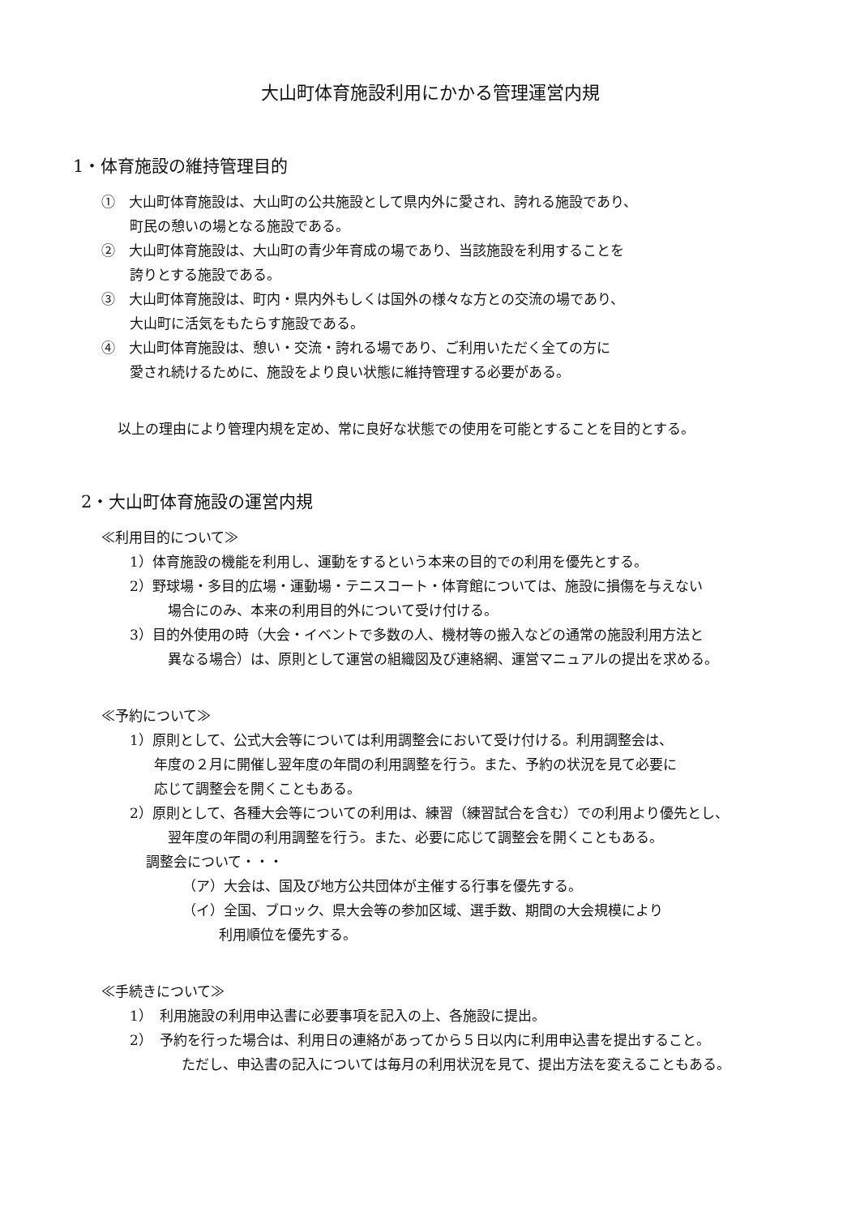大山町体育施設利用にかかる管理運営内規
1・体育施設の維持管理目的
①　大山町体育施設は、大山町の公共施設として県内外に愛され、誇れる施設であり、
町民の憩いの場となる施設である。
②　大山町体育施設は、大山町の青少年育成の場であり、当該施設を利用することを
誇りとする施設である。
③　大山町体育施設は、町内・県内外もしくは国外の様々な方との交流の場であり、
大山町に活気をもたらす施設である。
④　大山町体育施設は、憩い・交流・誇れる場であり、ご利用いただく全ての方に
愛され続けるために、施設をより良い状態に維持管理する必要がある。
以上の理由により管理内規を定め、常に良好な状態での使用を可能とすることを目的とする。
2・大山町体育施設の運営内規
≪利用目的について≫
1）体育施設の機能を利用し、運動をするという本来の目的での利用を優先とする。
2）野球場・多目的広場・運動場・テニスコート・体育館については、施設に損傷を与えない
　場合にのみ、本来の利用目的外について受け付ける。
3）目的外使用の時（大会・イベントで多数の人、機材等の搬入などの通常の施設利用方法と
　異なる場合）は、原則として運営の組織図及び連絡網、運営マニュアルの提出を求める。
≪予約について≫
1）原則として、公式大会等については利用調整会において受け付ける。利用調整会は、
年度の２月に開催し翌年度の年間の利用調整を行う。また、予約の状況を見て必要に
応じて調整会を開くこともある。
2）原則として、各種大会等についての利用は、練習（練習試合を含む）での利用より優先とし、
　翌年度の年間の利用調整を行う。また、必要に応じて調整会を開くこともある。
調整会について・・・
（ア）大会は、国及び地方公共団体が主催する行事を優先する。
（イ）全国、ブロック、県大会等の参加区域、選手数、期間の大会規模により
利用順位を優先する。
≪手続きについて≫
1）　利用施設の利用申込書に必要事項を記入の上、各施設に提出。
2）　予約を行った場合は、利用日の連絡があってから５日以内に利用申込書を提出すること。
　　ただし、申込書の記入については毎月の利用状況を見て、提出方法を変えることもある。